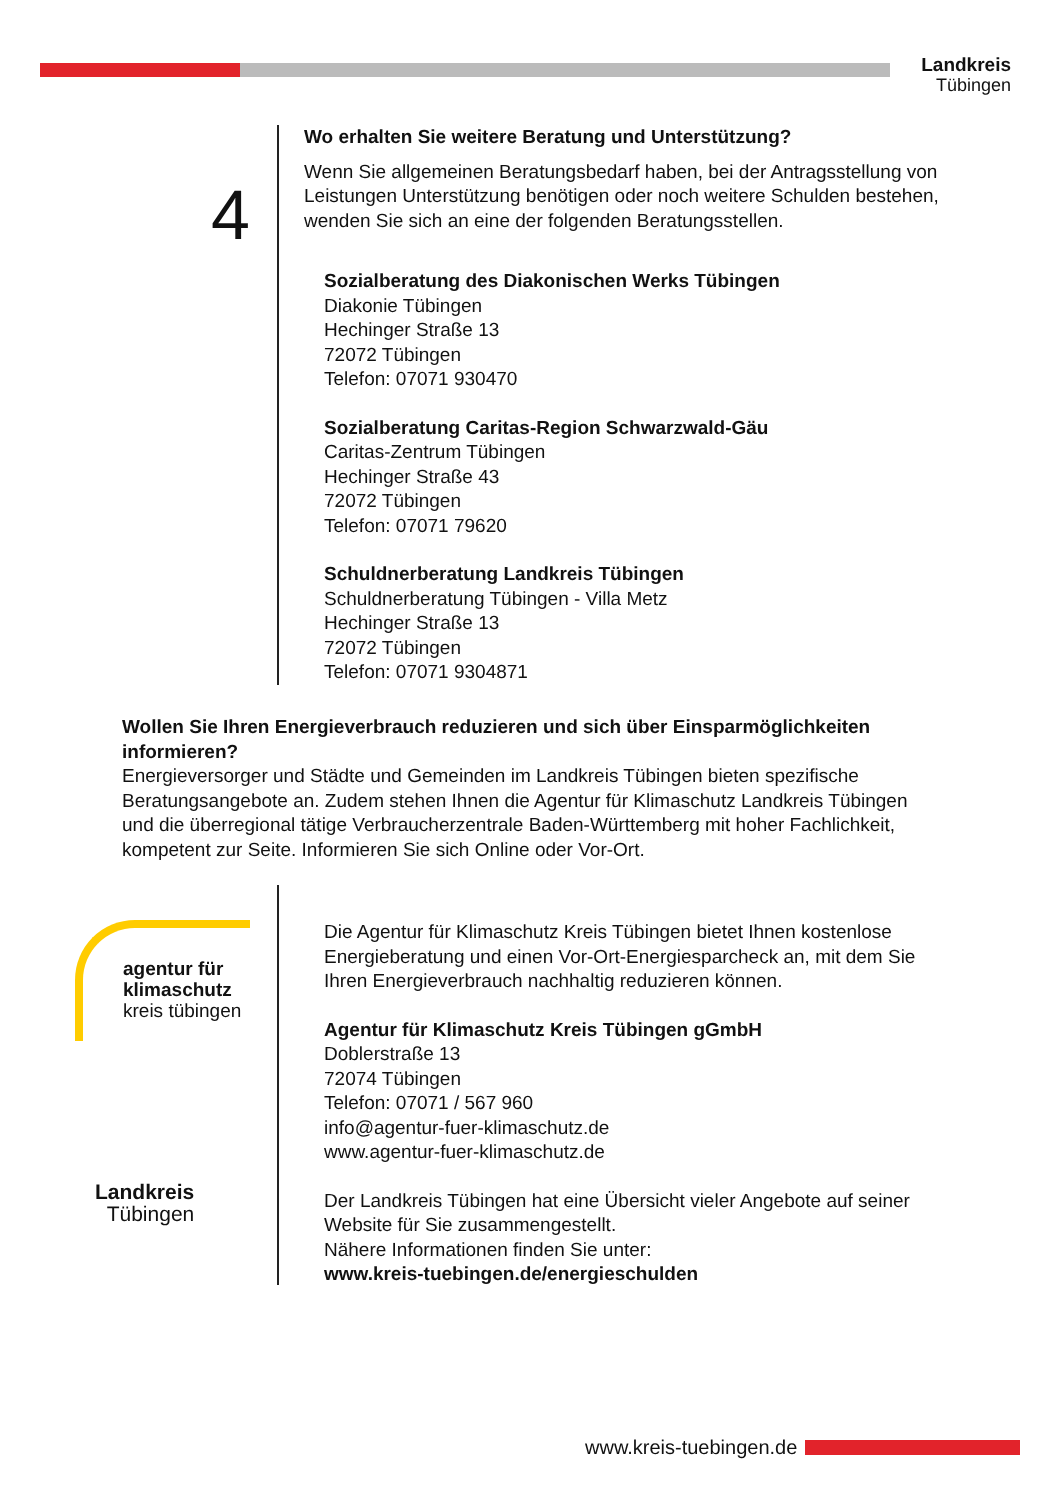Landkreis
Tübingen
4
Wo erhalten Sie weitere Beratung und Unterstützung?
Wenn Sie allgemeinen Beratungsbedarf haben, bei der Antragsstellung von Leistungen Unterstützung benötigen oder noch weitere Schulden bestehen, wenden Sie sich an eine der folgenden Beratungsstellen.
Sozialberatung des Diakonischen Werks Tübingen
Diakonie Tübingen
Hechinger Straße 13
72072 Tübingen
Telefon: 07071 930470
Sozialberatung Caritas-Region Schwarzwald-Gäu
Caritas-Zentrum Tübingen
Hechinger Straße 43
72072 Tübingen
Telefon: 07071 79620
Schuldnerberatung Landkreis Tübingen
Schuldnerberatung Tübingen - Villa Metz
Hechinger Straße 13
72072 Tübingen
Telefon: 07071 9304871
Wollen Sie Ihren Energieverbrauch reduzieren und sich über Einsparmöglichkeiten informieren?
Energieversorger und Städte und Gemeinden im Landkreis Tübingen bieten spezifische Beratungsangebote an. Zudem stehen Ihnen die Agentur für Klimaschutz Landkreis Tübingen und die überregional tätige Verbraucherzentrale Baden-Württemberg mit hoher Fachlichkeit, kompetent zur Seite. Informieren Sie sich Online oder Vor-Ort.
agentur für
klimaschutz
kreis tübingen
Landkreis
Tübingen
Die Agentur für Klimaschutz Kreis Tübingen bietet Ihnen kostenlose Energieberatung und einen Vor-Ort-Energiesparcheck an, mit dem Sie Ihren Energieverbrauch nachhaltig reduzieren können.
Agentur für Klimaschutz Kreis Tübingen gGmbH
Doblerstraße 13
72074 Tübingen
Telefon: 07071 / 567 960
info@agentur-fuer-klimaschutz.de
www.agentur-fuer-klimaschutz.de
Der Landkreis Tübingen hat eine Übersicht vieler Angebote auf seiner Website für Sie zusammengestellt.
Nähere Informationen finden Sie unter:
www.kreis-tuebingen.de/energieschulden
www.kreis-tuebingen.de